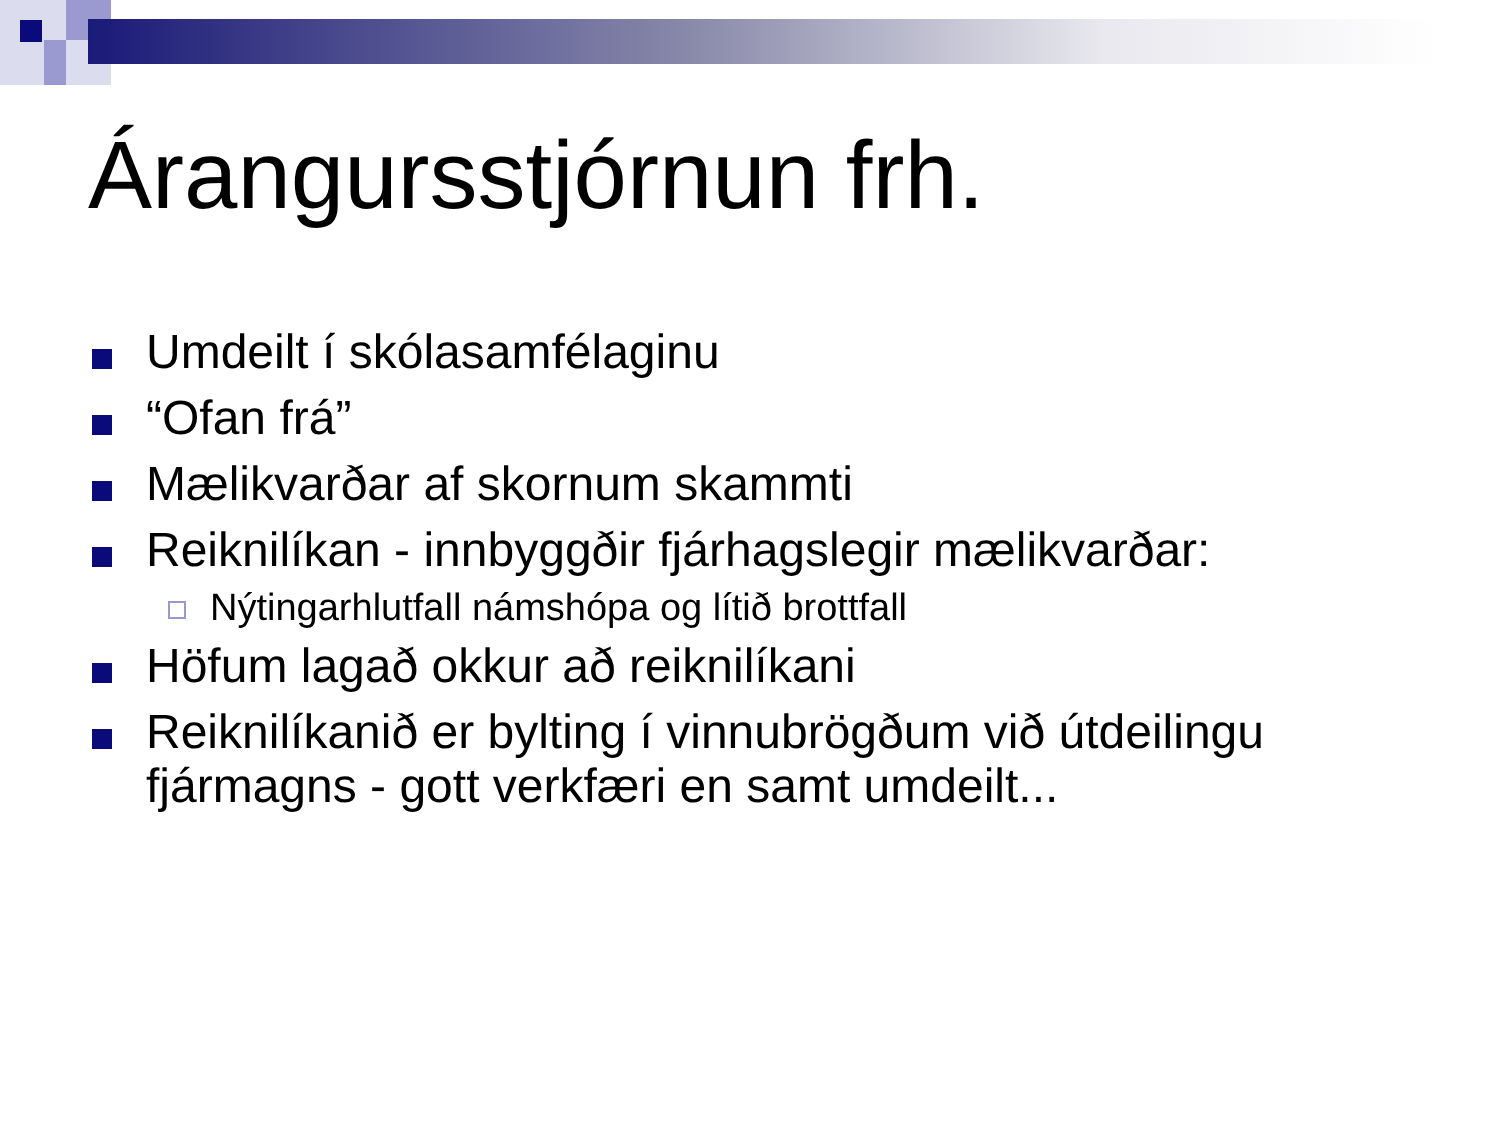Árangursstjórnun frh.
Umdeilt í skólasamfélaginu
“Ofan frá”
Mælikvarðar af skornum skammti
Reiknilíkan - innbyggðir fjárhagslegir mælikvarðar:
Nýtingarhlutfall námshópa og lítið brottfall
Höfum lagað okkur að reiknilíkani
Reiknilíkanið er bylting í vinnubrögðum við útdeilingu fjármagns - gott verkfæri en samt umdeilt...